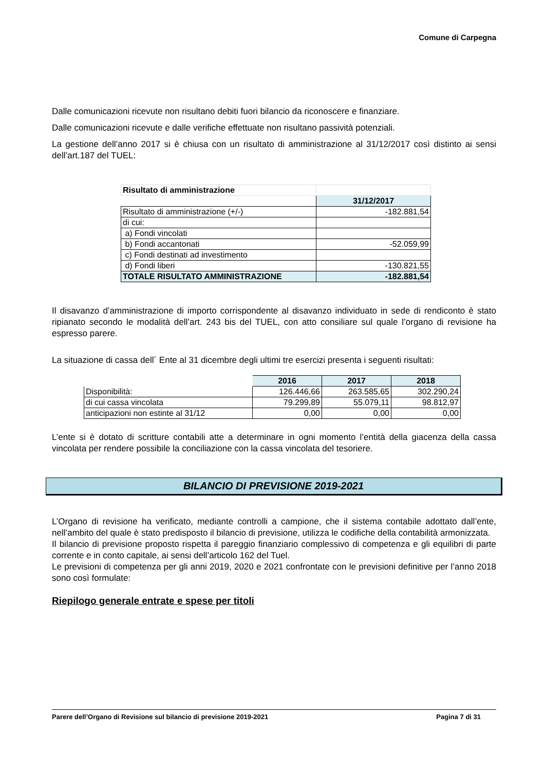Comune di Carpegna
Dalle comunicazioni ricevute non risultano debiti fuori bilancio da riconoscere e finanziare.
Dalle comunicazioni ricevute e dalle verifiche effettuate non risultano passività potenziali.
La gestione dell’anno 2017 si è chiusa con un risultato di amministrazione al 31/12/2017 così distinto ai sensi dell’art.187 del TUEL:
| Risultato di amministrazione | |
| | 31/12/2017 |
| Risultato di amministrazione (+/-) | -182.881,54 |
| di cui: | |
| a) Fondi vincolati | |
| b) Fondi accantonati | -52.059,99 |
| c) Fondi destinati ad investimento | |
| d) Fondi liberi | -130.821,55 |
| TOTALE RISULTATO AMMINISTRAZIONE | -182.881,54 |
Il disavanzo d’amministrazione di importo corrispondente al disavanzo individuato in sede di rendiconto è stato ripianato secondo le modalità dell’art. 243 bis del TUEL, con atto consiliare sul quale l’organo di revisione ha espresso parere.
La situazione di cassa dell´ Ente al 31 dicembre degli ultimi tre esercizi presenta i seguenti risultati:
| | 2016 | 2017 | 2018 |
| Disponibilità: | 126.446,66 | 263.585,65 | 302.290,24 |
| di cui cassa vincolata | 79.299,89 | 55.079,11 | 98.812,97 |
| anticipazioni non estinte al 31/12 | 0,00 | 0,00 | 0,00 |
L’ente si è dotato di scritture contabili atte a determinare in ogni momento l’entità della giacenza della cassa vincolata per rendere possibile la conciliazione con la cassa vincolata del tesoriere.
BILANCIO DI PREVISIONE 2019-2021
L’Organo di revisione ha verificato, mediante controlli a campione, che il sistema contabile adottato dall’ente, nell’ambito del quale è stato predisposto il bilancio di previsione, utilizza le codifiche della contabilità armonizzata.
Il bilancio di previsione proposto rispetta il pareggio finanziario complessivo di competenza e gli equilibri di parte corrente e in conto capitale, ai sensi dell’articolo 162 del Tuel.
Le previsioni di competenza per gli anni 2019, 2020 e 2021 confrontate con le previsioni definitive per l’anno 2018 sono così formulate:
Riepilogo generale entrate e spese per titoli
Parere dell’Organo di Revisione sul bilancio di previsione 2019-2021 Pagina 7 di 31